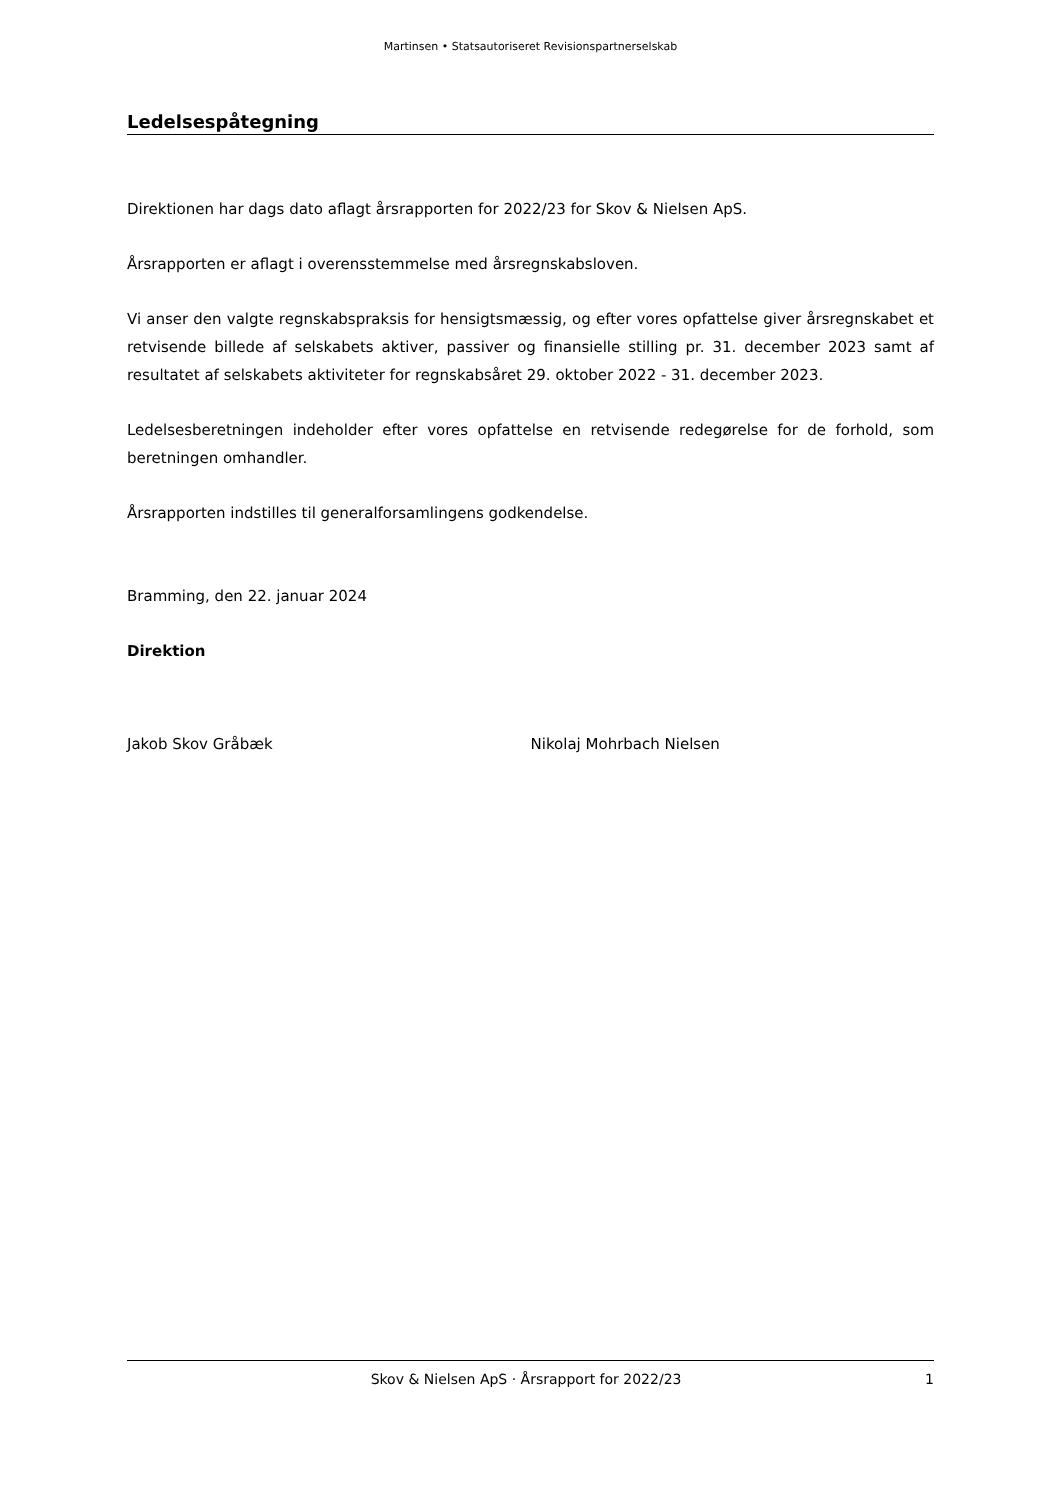Martinsen • Statsautoriseret Revisionspartnerselskab
Ledelsespåtegning
Direktionen har dags dato aflagt årsrapporten for 2022/23 for Skov & Nielsen ApS.
Årsrapporten er aflagt i overensstemmelse med årsregnskabsloven.
Vi anser den valgte regnskabspraksis for hensigtsmæssig, og efter vores opfattelse giver årsregnskabet et retvisende billede af selskabets aktiver, passiver og finansielle stilling pr. 31. december 2023 samt af resultatet af selskabets aktiviteter for regnskabsåret 29. oktober 2022 - 31. december 2023.
Ledelsesberetningen indeholder efter vores opfattelse en retvisende redegørelse for de forhold, som beretningen omhandler.
Årsrapporten indstilles til generalforsamlingens godkendelse.
Bramming, den 22. januar 2024
Direktion
Jakob Skov Gråbæk Nikolaj Mohrbach Nielsen
Skov & Nielsen ApS · Årsrapport for 2022/23 1